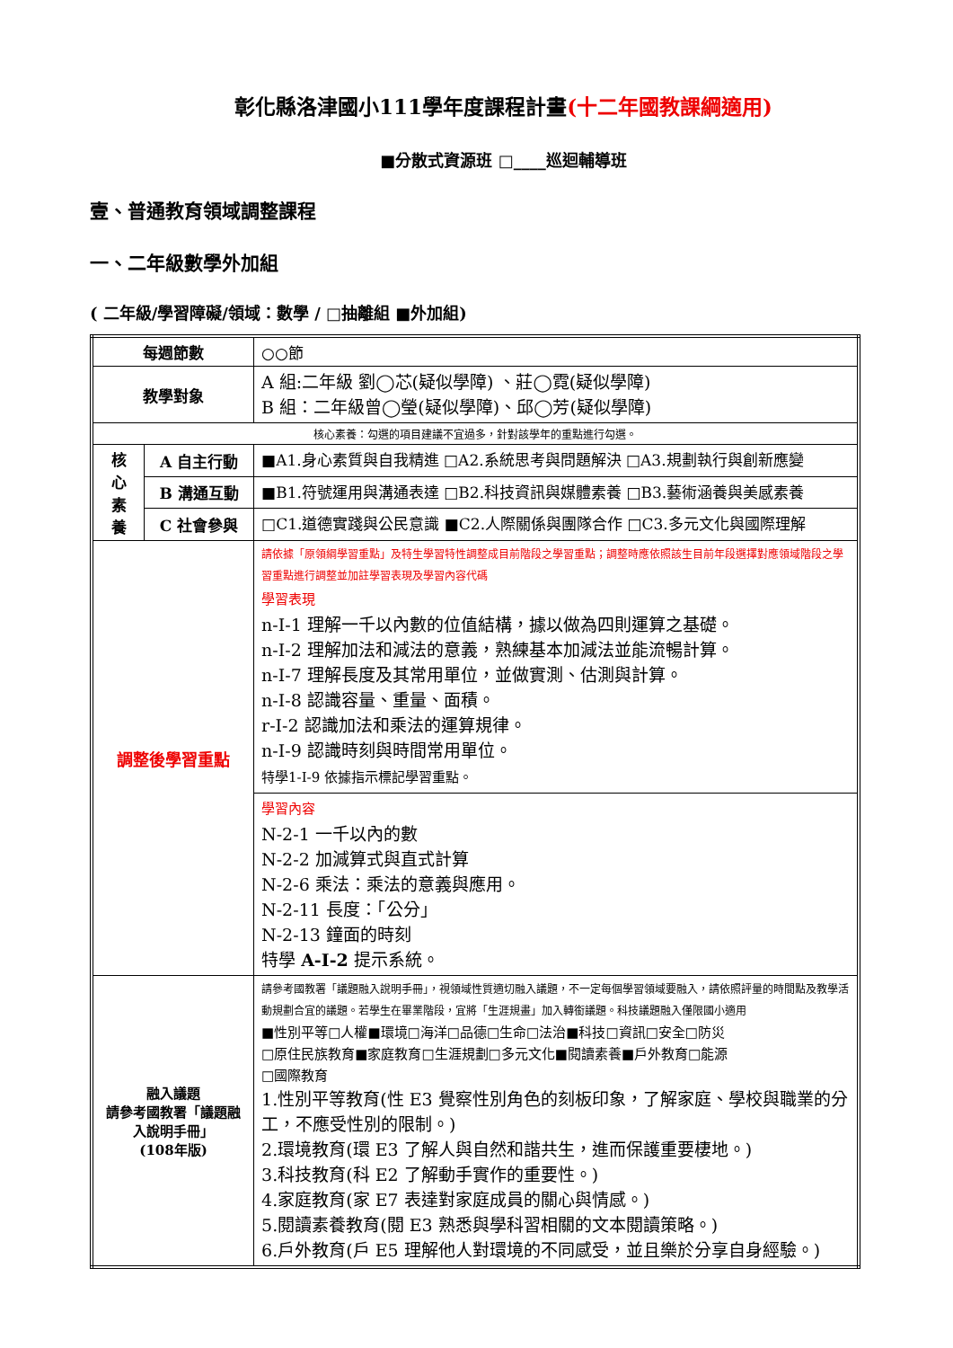彰化縣洛津國小111學年度課程計畫(十二年國教課綱適用)
■分散式資源班 □____巡迴輔導班
壹、普通教育領域調整課程
一、二年級數學外加組
( 二年級/學習障礙/領域：數學 / □抽離組 ■外加組)
| 每週節數 | | ○○節 |
| 教學對象 | | A 組:二年級 劉◯芯(疑似學障) 、莊◯霓(疑似學障) B 組：二年級曾◯瑩(疑似學障)、邱◯芳(疑似學障) |
| 核心素養：勾選的項目建議不宜過多，針對該學年的重點進行勾選。 | | |
| 核 心 素 養 | A 自主行動 | ■A1.身心素質與自我精進 □A2.系統思考與問題解決 □A3.規劃執行與創新應變 |
| | B 溝通互動 | ■B1.符號運用與溝通表達 □B2.科技資訊與媒體素養 □B3.藝術涵養與美感素養 |
| | C 社會參與 | □C1.道德實踐與公民意識 ■C2.人際關係與團隊合作 □C3.多元文化與國際理解 |
| 調整後學習重點 | | 請依據「原領綱學習重點」及特生學習特性調整成目前階段之學習重點；調整時應依照該生目前年段選擇對應領域階段之學習重點進行調整並加註學習表現及學習內容代碼 學習表現 n-I-1 理解一千以內數的位值結構，據以做為四則運算之基礎。 n-I-2 理解加法和減法的意義，熟練基本加減法並能流暢計算。 n-I-7 理解長度及其常用單位，並做實測、估測與計算。 n-I-8 認識容量、重量、面積。 r-I-2 認識加法和乘法的運算規律。 n-I-9 認識時刻與時間常用單位。 特學1-I-9 依據指示標記學習重點。 |
| | | 學習內容 N-2-1 一千以內的數 N-2-2 加減算式與直式計算 N-2-6 乘法：乘法的意義與應用。 N-2-11 長度：「公分」 N-2-13 鐘面的時刻 特學 A-I-2 提示系統。 |
| 融入議題 請參考國教署「議題融入說明手冊」 (108年版) | | 請參考國教署「議題融入說明手冊」，視領域性質適切融入議題，不一定每個學習領域要融入，請依照評量的時間點及教學活動規劃合宜的議題。若學生在畢業階段，宜將「生涯規畫」加入轉銜議題。科技議題融入僅限國小適用 ■性別平等□人權■環境□海洋□品德□生命□法治■科技□資訊□安全□防災 □原住民族教育■家庭教育□生涯規劃□多元文化■閱讀素養■戶外教育□能源 □國際教育 1.性別平等教育(性 E3 覺察性別角色的刻板印象，了解家庭、學校與職業的分工，不應受性別的限制。) 2.環境教育(環 E3 了解人與自然和諧共生，進而保護重要棲地。) 3.科技教育(科 E2 了解動手實作的重要性。) 4.家庭教育(家 E7 表達對家庭成員的關心與情感。) 5.閱讀素養教育(閱 E3 熟悉與學科習相關的文本閱讀策略。) 6.戶外教育(戶 E5 理解他人對環境的不同感受，並且樂於分享自身經驗。) |